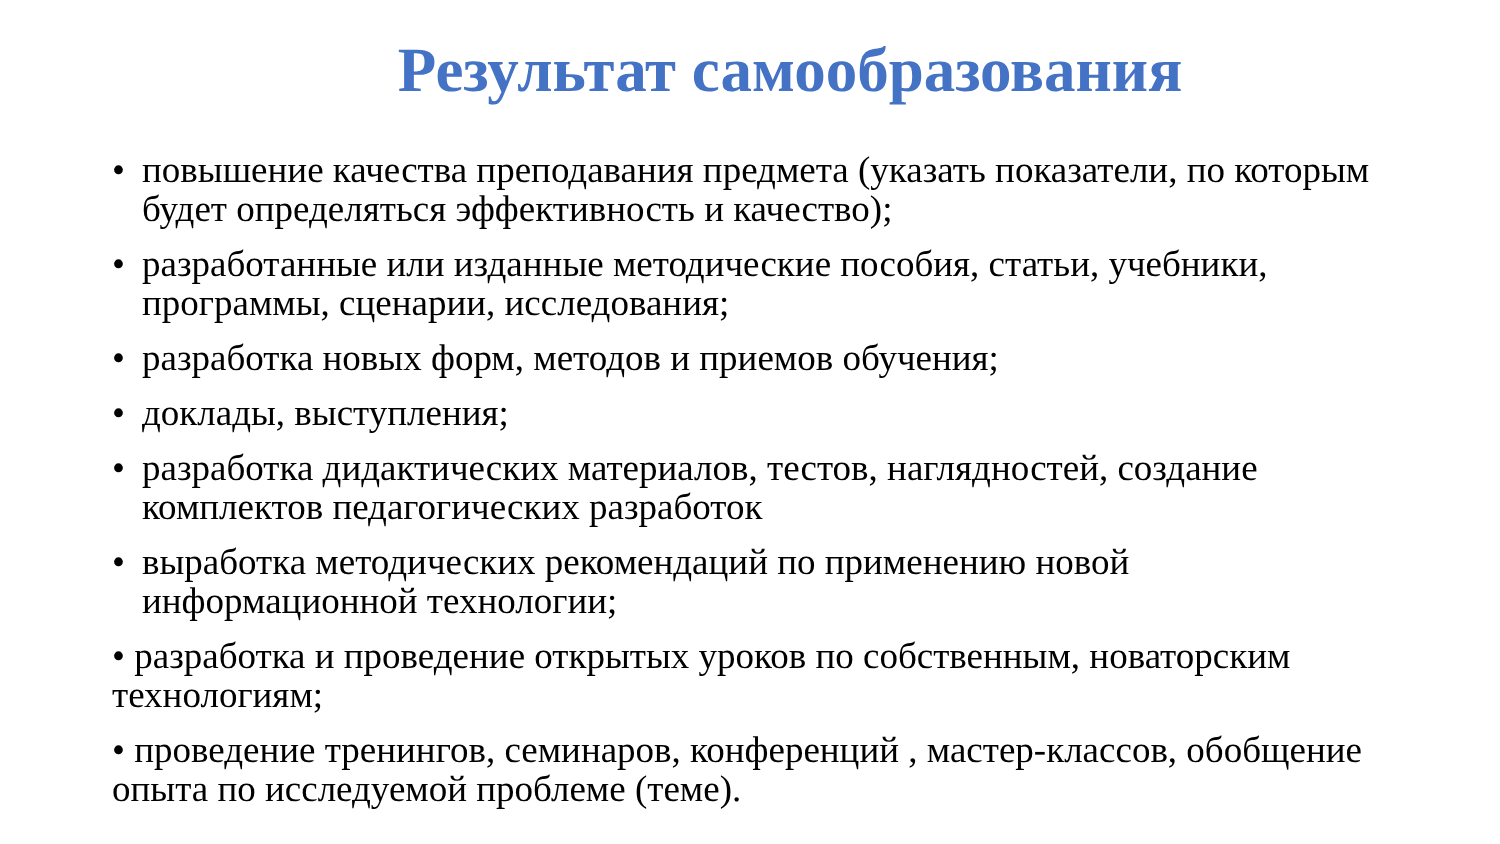Результат самообразования
• повышение качества преподавания предмета (указать показатели, по которым будет определяться эффективность и качество);
• разработанные или изданные методические пособия, статьи, учебники, программы, сценарии, исследования;
• разработка новых форм, методов и приемов обучения;
• доклады, выступления;
• разработка дидактических материалов, тестов, наглядностей, создание комплектов педагогических разработок
• выработка методических рекомендаций по применению новой информационной технологии;
• разработка и проведение открытых уроков по собственным, новаторским технологиям;
• проведение тренингов, семинаров, конференций , мастер-классов, обобщение опыта по исследуемой проблеме (теме).